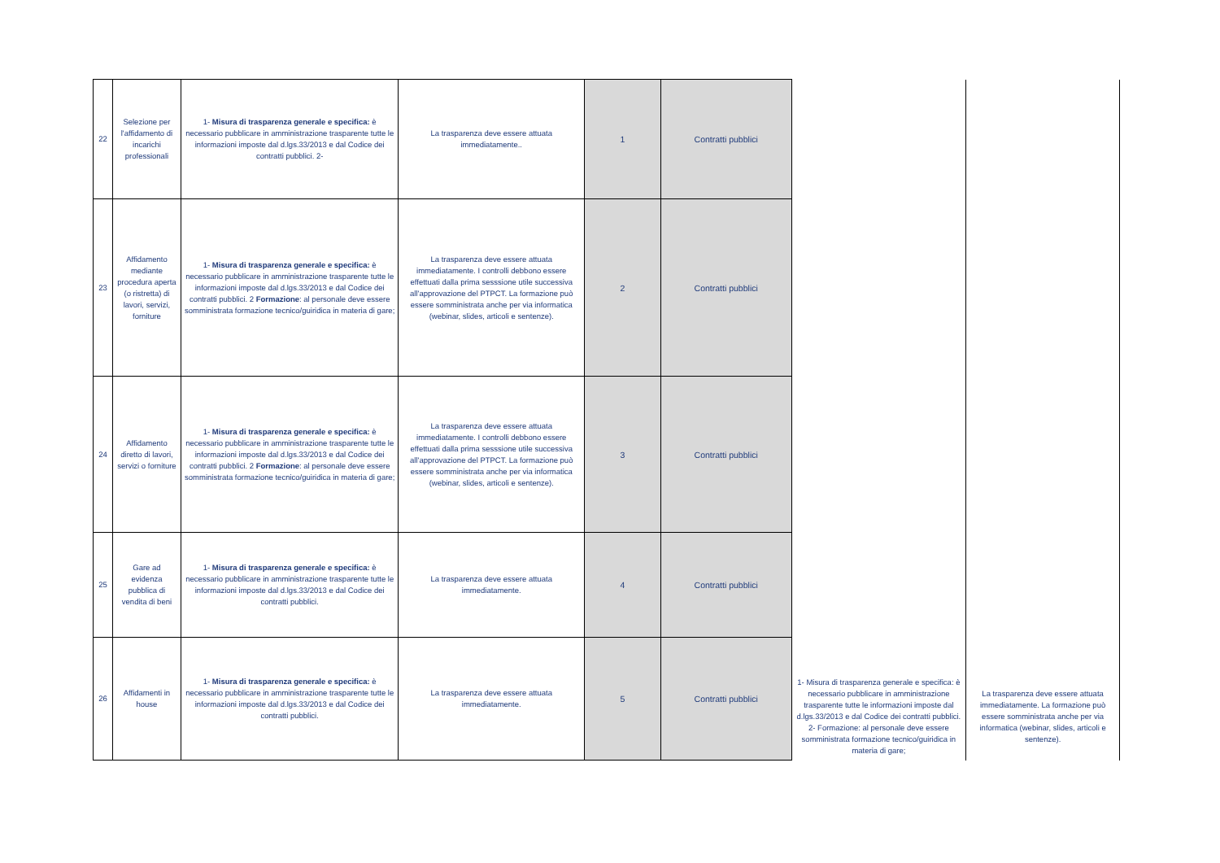| 22 | Selezione per l'affidamento di incarichi professionali | 1- Misura di trasparenza generale e specifica: è necessario pubblicare in amministrazione trasparente tutte le informazioni imposte dal d.lgs.33/2013 e dal Codice dei contratti pubblici. 2- | La trasparenza deve essere attuata immediatamente.. | 1 | Contratti pubblici | 1- Misura di trasparenza generale e specifica: è necessario pubblicare in amministrazione trasparente tutte le informazioni imposte dal d.lgs.33/2013 e dal Codice dei contratti pubblici. 2- Formazione: al personale deve essere somministrata formazione tecnico/guiridica in materia di gare; | La trasparenza deve essere attuata immediatamente. La formazione può essere somministrata anche per via informatica (webinar, slides, articoli e sentenze). |
| 23 | Affidamento mediante procedura aperta (o ristretta) di lavori, servizi, forniture | 1- Misura di trasparenza generale e specifica: è necessario pubblicare in amministrazione trasparente tutte le informazioni imposte dal d.lgs.33/2013 e dal Codice dei contratti pubblici. 2 Formazione : al personale deve essere somministrata formazione tecnico/guiridica in materia di gare; | La trasparenza deve essere attuata immediatamente. I controlli debbono essere effettuati dalla prima sesssione utile successiva all'approvazione del PTPCT. La formazione può essere somministrata anche per via informatica (webinar, slides, articoli e sentenze). | 2 | Contratti pubblici | | |
| 24 | Affidamento diretto di lavori, servizi o forniture | 1- Misura di trasparenza generale e specifica: è necessario pubblicare in amministrazione trasparente tutte le informazioni imposte dal d.lgs.33/2013 e dal Codice dei contratti pubblici. 2 Formazione : al personale deve essere somministrata formazione tecnico/guiridica in materia di gare; | La trasparenza deve essere attuata immediatamente. I controlli debbono essere effettuati dalla prima sesssione utile successiva all'approvazione del PTPCT. La formazione può essere somministrata anche per via informatica (webinar, slides, articoli e sentenze). | 3 | Contratti pubblici | | |
| 25 | Gare ad evidenza pubblica di vendita di beni | 1- Misura di trasparenza generale e specifica: è necessario pubblicare in amministrazione trasparente tutte le informazioni imposte dal d.lgs.33/2013 e dal Codice dei contratti pubblici. | La trasparenza deve essere attuata immediatamente. | 4 | Contratti pubblici | | |
| 26 | Affidamenti in house | 1- Misura di trasparenza generale e specifica: è necessario pubblicare in amministrazione trasparente tutte le informazioni imposte dal d.lgs.33/2013 e dal Codice dei contratti pubblici. | La trasparenza deve essere attuata immediatamente. | 5 | Contratti pubblici | | |